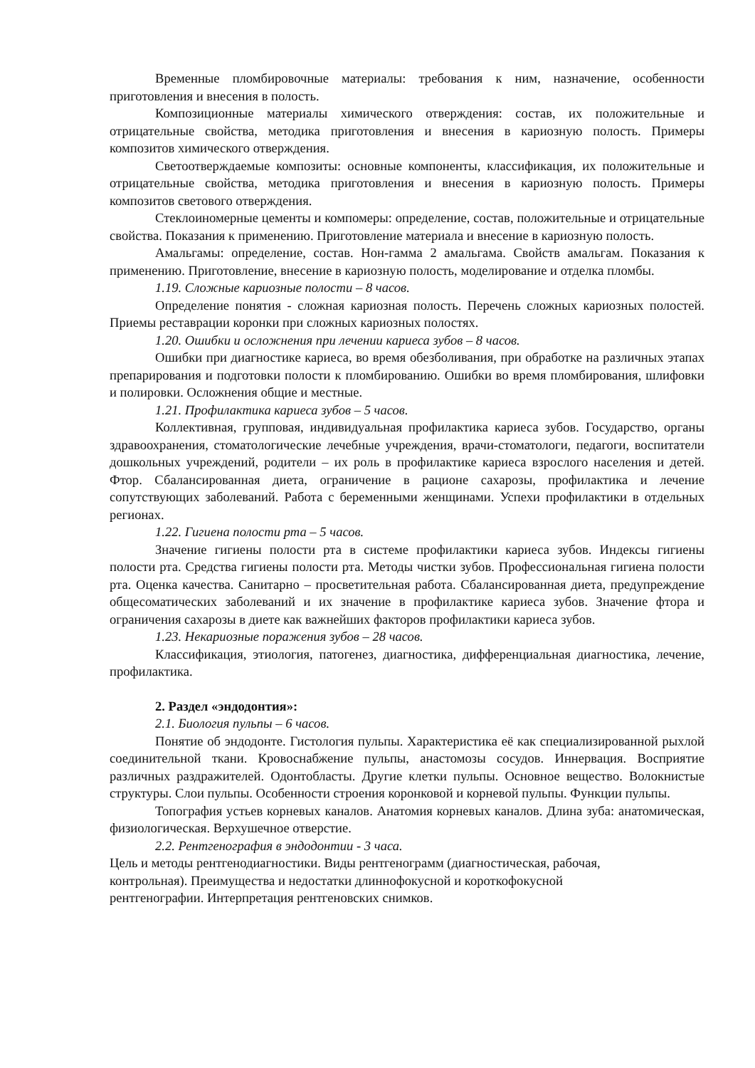Временные пломбировочные материалы: требования к ним, назначение, особенности приготовления и внесения в полость.
Композиционные материалы химического отверждения: состав, их положительные и отрицательные свойства, методика приготовления и внесения в кариозную полость. Примеры композитов химического отверждения.
Светоотверждаемые композиты: основные компоненты, классификация, их положительные и отрицательные свойства, методика приготовления и внесения в кариозную полость. Примеры композитов светового отверждения.
Стеклоиномерные цементы и компомеры: определение, состав, положительные и отрицательные свойства. Показания к применению. Приготовление материала и внесение в кариозную полость.
Амальгамы: определение, состав. Нон-гамма 2 амальгама. Свойств амальгам. Показания к применению. Приготовление, внесение в кариозную полость, моделирование и отделка пломбы.
1.19. Сложные кариозные полости – 8 часов.
Определение понятия - сложная кариозная полость. Перечень сложных кариозных полостей. Приемы реставрации коронки при сложных кариозных полостях.
1.20. Ошибки и осложнения при лечении кариеса зубов – 8 часов.
Ошибки при диагностике кариеса, во время обезболивания, при обработке на различных этапах препарирования и подготовки полости к пломбированию. Ошибки во время пломбирования, шлифовки и полировки. Осложнения общие и местные.
1.21. Профилактика кариеса зубов – 5 часов.
Коллективная, групповая, индивидуальная профилактика кариеса зубов. Государство, органы здравоохранения, стоматологические лечебные учреждения, врачи-стоматологи, педагоги, воспитатели дошкольных учреждений, родители – их роль в профилактике кариеса взрослого населения и детей. Фтор. Сбалансированная диета, ограничение в рационе сахарозы, профилактика и лечение сопутствующих заболеваний. Работа с беременными женщинами. Успехи профилактики в отдельных регионах.
1.22. Гигиена полости рта – 5 часов.
Значение гигиены полости рта в системе профилактики кариеса зубов. Индексы гигиены полости рта. Средства гигиены полости рта. Методы чистки зубов. Профессиональная гигиена полости рта. Оценка качества. Санитарно – просветительная работа. Сбалансированная диета, предупреждение общесоматических заболеваний и их значение в профилактике кариеса зубов. Значение фтора и ограничения сахарозы в диете как важнейших факторов профилактики кариеса зубов.
1.23. Некариозные поражения зубов – 28 часов.
Классификация, этиология, патогенез, диагностика, дифференциальная диагностика, лечение, профилактика.
2. Раздел «эндодонтия»:
2.1. Биология пульпы – 6 часов.
Понятие об эндодонте. Гистология пульпы. Характеристика её как специализированной рыхлой соединительной ткани. Кровоснабжение пульпы, анастомозы сосудов. Иннервация. Восприятие различных раздражителей. Одонтобласты. Другие клетки пульпы. Основное вещество. Волокнистые структуры. Слои пульпы. Особенности строения коронковой и корневой пульпы. Функции пульпы.
Топография устьев корневых каналов. Анатомия корневых каналов. Длина зуба: анатомическая, физиологическая. Верхушечное отверстие.
2.2. Рентгенография в эндодонтии - 3 часа.
Цель и методы рентгенодиагностики. Виды рентгенограмм (диагностическая, рабочая,
контрольная). Преимущества и недостатки длиннофокусной и короткофокусной
рентгенографии. Интерпретация рентгеновских снимков.